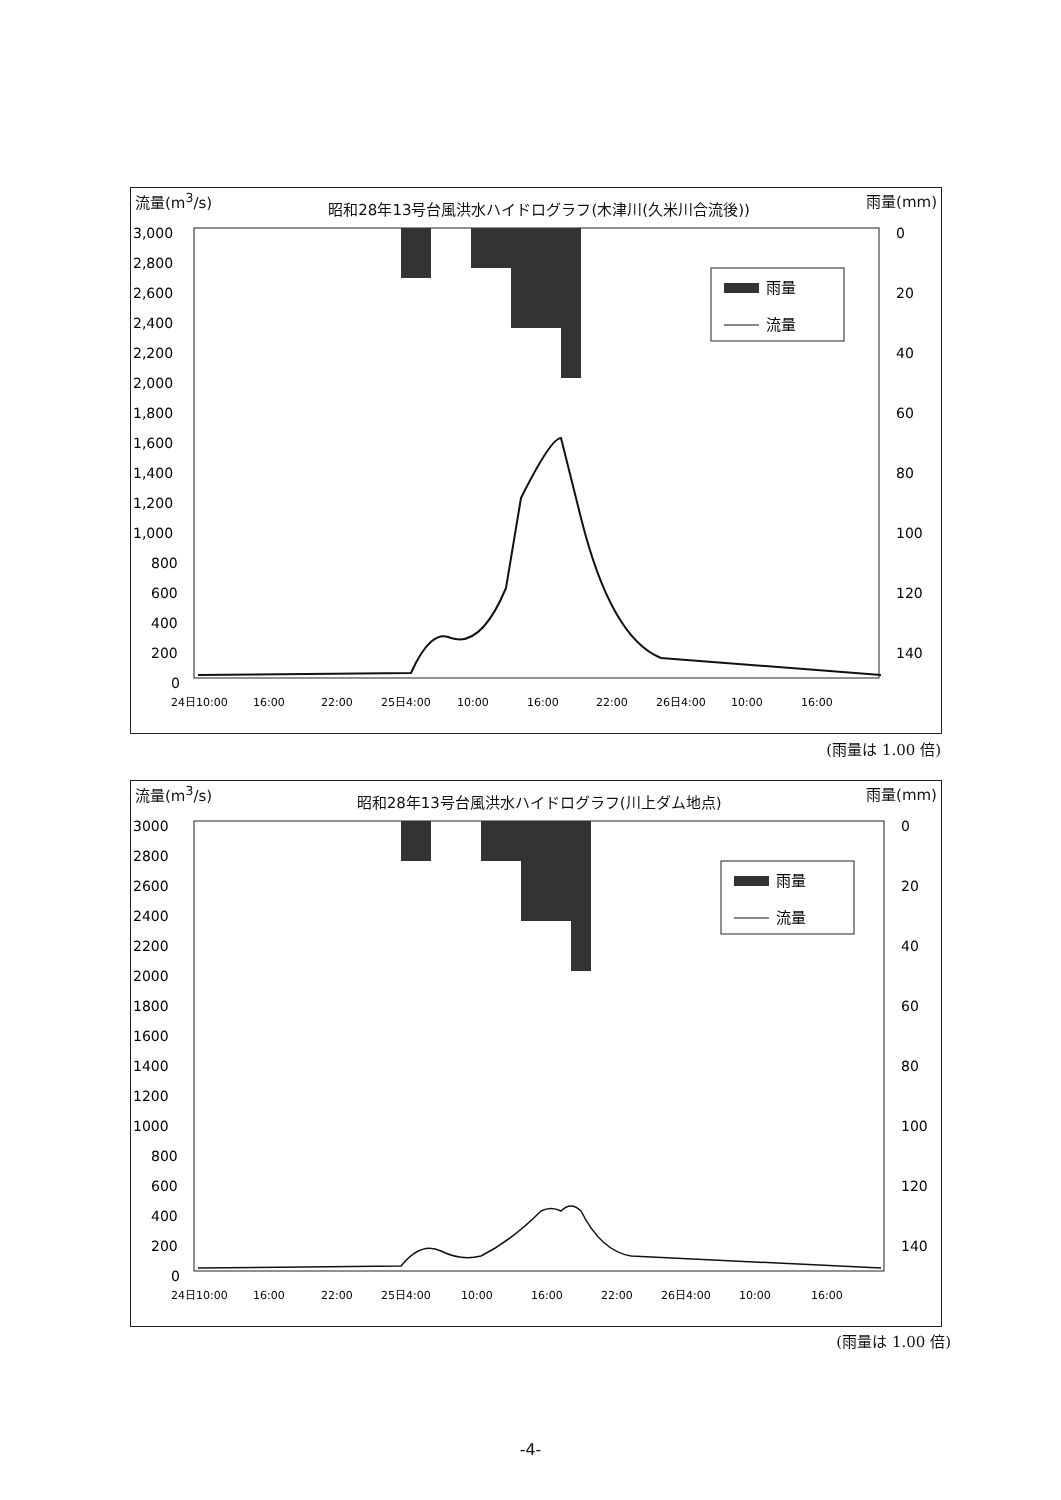流量(m<sup>3</sup>/s) 昭和28年13号台風洪水ハイドログラフ(木津川(久米川合流後)) 雨量(mm)
3,000
2,800
2,600
2,400
2,200
2,000
1,800
1,600
1,400
1,200
1,000
800
600
400
200
0
0
20
40
60
80
100
120
140
24日10:00
16:00
22:00
25日4:00
10:00
16:00
22:00
26日4:00
10:00
16:00
雨量
流量
(雨量は 1.00 倍)
流量(m<sup>3</sup>/s) 昭和28年13号台風洪水ハイドログラフ(川上ダム地点) 雨量(mm)
3000
2800
2600
2400
2200
2000
1800
1600
1400
1200
1000
800
600
400
200
0
0
20
40
60
80
100
120
140
24日10:00
16:00
22:00
25日4:00
10:00
16:00
22:00
26日4:00
10:00
16:00
雨量
流量
(雨量は 1.00 倍)
-4-